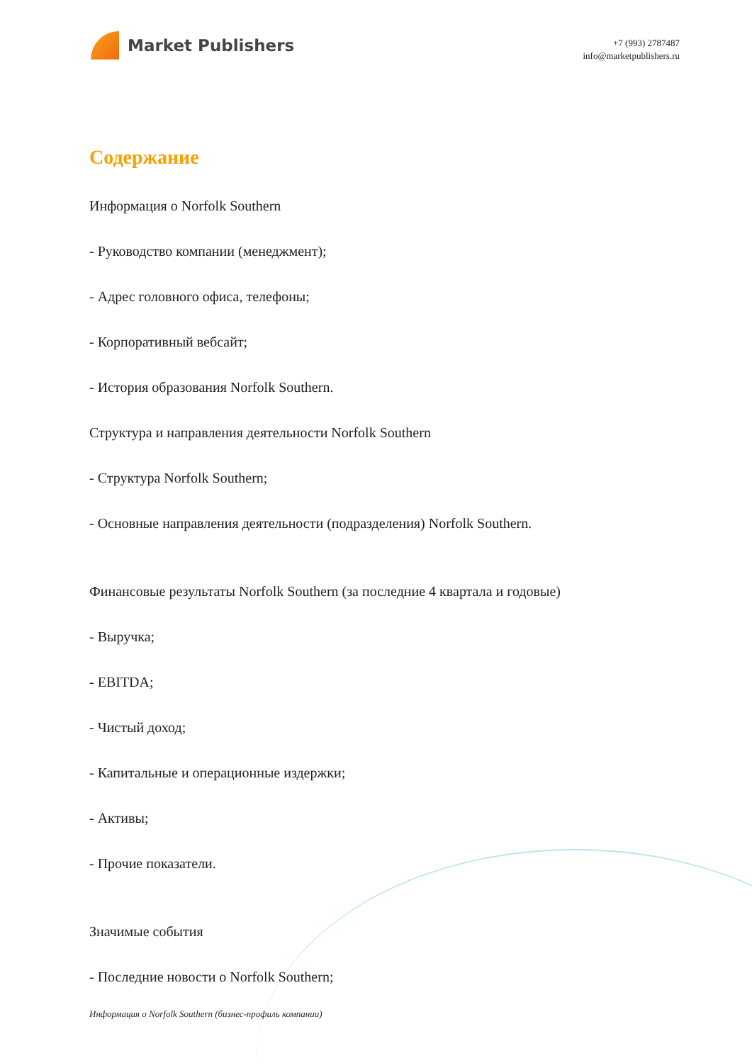Market Publishers
+7 (993) 2787487
info@marketpublishers.ru
Содержание
Информация о Norfolk Southern
- Руководство компании (менеджмент);
- Адрес головного офиса, телефоны;
- Корпоративный вебсайт;
- История образования Norfolk Southern.
Структура и направления деятельности Norfolk Southern
- Структура Norfolk Southern;
- Основные направления деятельности (подразделения) Norfolk Southern.
Финансовые результаты Norfolk Southern (за последние 4 квартала и годовые)
- Выручка;
- EBITDA;
- Чистый доход;
- Капитальные и операционные издержки;
- Активы;
- Прочие показатели.
Значимые события
- Последние новости о Norfolk Southern;
Информация о Norfolk Southern (бизнес-профиль компании)